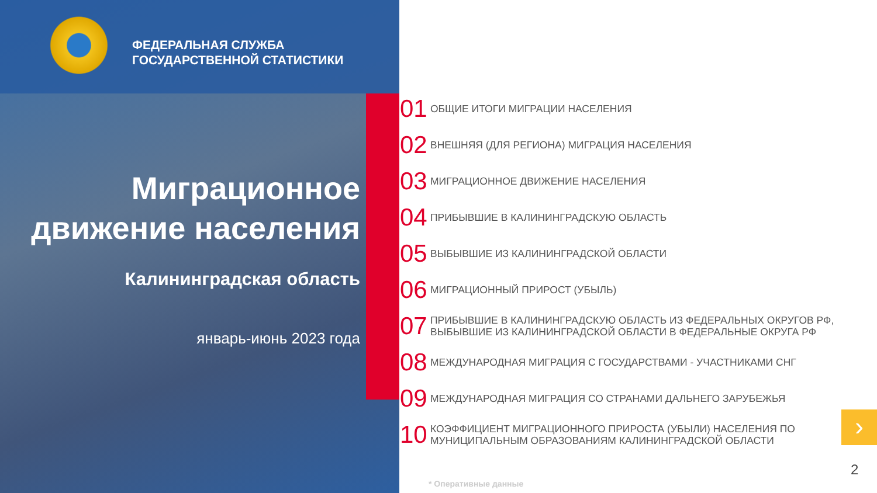ФЕДЕРАЛЬНАЯ СЛУЖБА
ГОСУДАРСТВЕННОЙ СТАТИСТИКИ
Миграционное
движение населения
Калининградская область
январь-июнь 2023 года
01 ОБЩИЕ ИТОГИ МИГРАЦИИ НАСЕЛЕНИЯ
02 ВНЕШНЯЯ (ДЛЯ РЕГИОНА) МИГРАЦИЯ НАСЕЛЕНИЯ
03 МИГРАЦИОННОЕ ДВИЖЕНИЕ НАСЕЛЕНИЯ
04 ПРИБЫВШИЕ В КАЛИНИНГРАДСКУЮ ОБЛАСТЬ
05 ВЫБЫВШИЕ ИЗ КАЛИНИНГРАДСКОЙ ОБЛАСТИ
06 МИГРАЦИОННЫЙ ПРИРОСТ (УБЫЛЬ)
07 ПРИБЫВШИЕ В КАЛИНИНГРАДСКУЮ ОБЛАСТЬ ИЗ ФЕДЕРАЛЬНЫХ ОКРУГОВ РФ,
ВЫБЫВШИЕ ИЗ КАЛИНИНГРАДСКОЙ ОБЛАСТИ В ФЕДЕРАЛЬНЫЕ ОКРУГА РФ
08 МЕЖДУНАРОДНАЯ МИГРАЦИЯ С ГОСУДАРСТВАМИ - УЧАСТНИКАМИ СНГ
09 МЕЖДУНАРОДНАЯ МИГРАЦИЯ СО СТРАНАМИ ДАЛЬНЕГО ЗАРУБЕЖЬЯ
10 КОЭФФИЦИЕНТ МИГРАЦИОННОГО ПРИРОСТА (УБЫЛИ) НАСЕЛЕНИЯ ПО
МУНИЦИПАЛЬНЫМ ОБРАЗОВАНИЯМ КАЛИНИНГРАДСКОЙ ОБЛАСТИ
›
2
* Оперативные данные